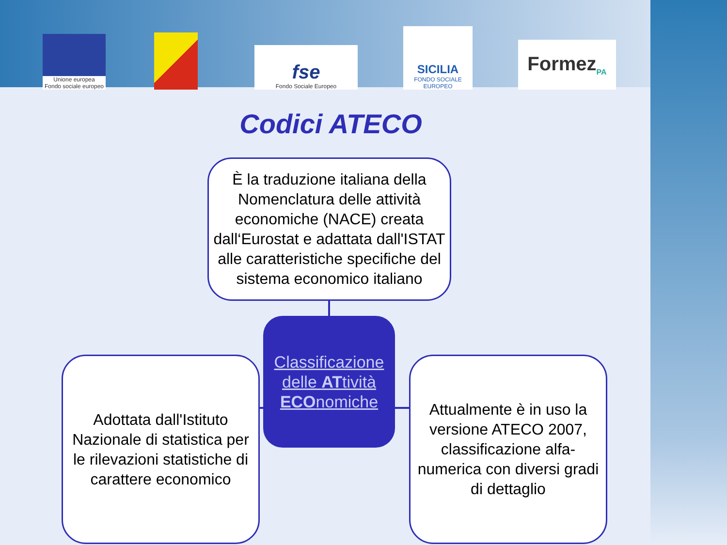Unione europea
Fondo sociale europeo
fse
Fondo Sociale Europeo
SICILIA
FONDO SOCIALE EUROPEO
Formez<sub>PA</sub>
Codici ATECO
È la traduzione italiana della Nomenclatura delle attività economiche (NACE) creata dall‘Eurostat e adattata dall'ISTAT alle caratteristiche specifiche del sistema economico italiano
Classificazione delle ATtività ECOnomiche
Adottata dall'Istituto Nazionale di statistica per le rilevazioni statistiche di carattere economico
Attualmente è in uso la versione ATECO 2007, classificazione alfa-numerica con diversi gradi di dettaglio